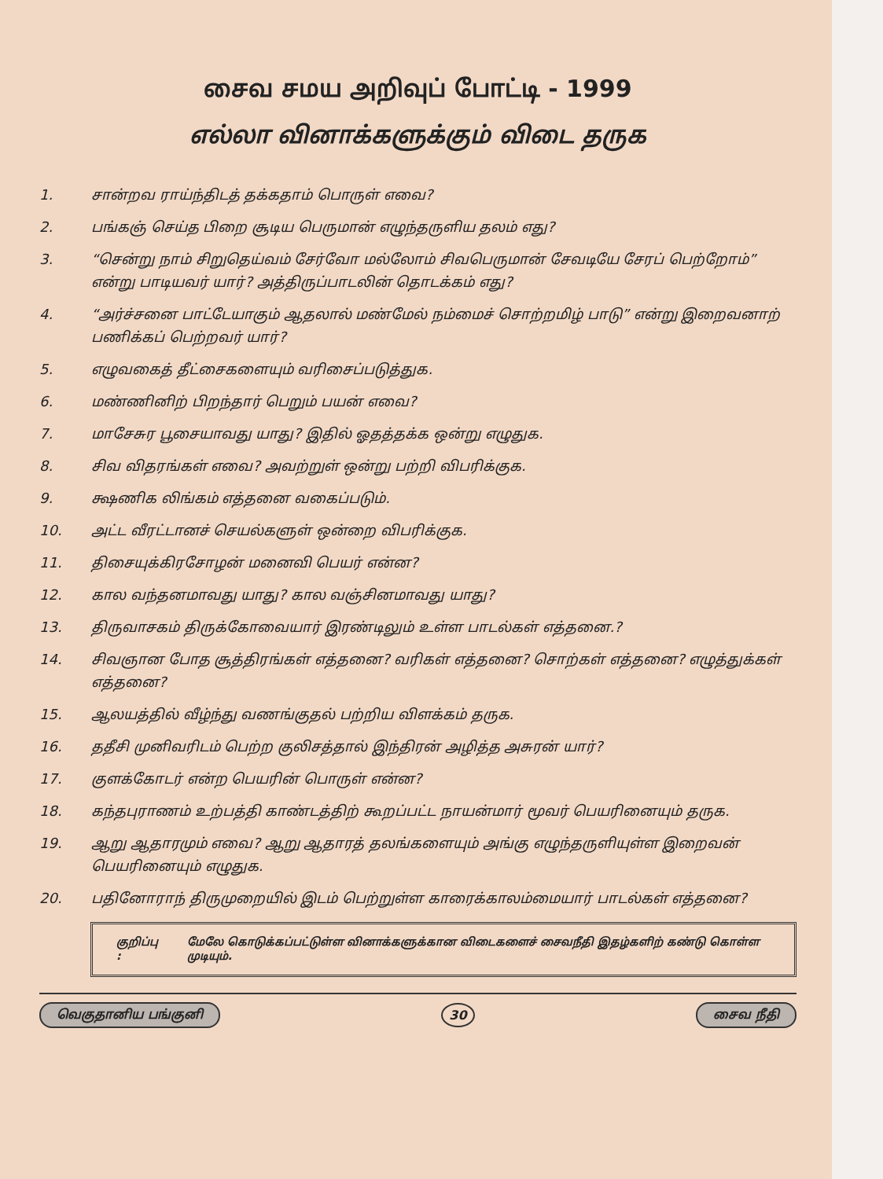சைவ சமய அறிவுப் போட்டி - 1999
எல்லா வினாக்களுக்கும் விடை தருக
1. சான்றவ ராய்ந்திடத் தக்கதாம் பொருள் எவை?
2. பங்கஞ் செய்த பிறை சூடிய பெருமான் எழுந்தருளிய தலம் எது?
3. “சென்று நாம் சிறுதெய்வம் சேர்வோ மல்லோம் சிவபெருமான் சேவடியே சேரப் பெற்றோம்” என்று பாடியவர் யார்? அத்திருப்பாடலின் தொடக்கம் எது?
4. “அர்ச்சனை பாட்டேயாகும் ஆதலால் மண்மேல் நம்மைச் சொற்றமிழ் பாடு” என்று இறைவனாற் பணிக்கப் பெற்றவர் யார்?
5. எழுவகைத் தீட்சைகளையும் வரிசைப்படுத்துக.
6. மண்ணினிற் பிறந்தார் பெறும் பயன் எவை?
7. மாசேசுர பூசையாவது யாது? இதில் ஓதத்தக்க ஒன்று எழுதுக.
8. சிவ விதரங்கள் எவை? அவற்றுள் ஒன்று பற்றி விபரிக்குக.
9. க்ஷணிக லிங்கம் எத்தனை வகைப்படும்.
10. அட்ட வீரட்டானச் செயல்களுள் ஒன்றை விபரிக்குக.
11. திசையுக்கிரசோழன் மனைவி பெயர் என்ன?
12. கால வந்தனமாவது யாது? கால வஞ்சினமாவது யாது?
13. திருவாசகம் திருக்கோவையார் இரண்டிலும் உள்ள பாடல்கள் எத்தனை.?
14. சிவஞான போத சூத்திரங்கள் எத்தனை? வரிகள் எத்தனை? சொற்கள் எத்தனை? எழுத்துக்கள் எத்தனை?
15. ஆலயத்தில் வீழ்ந்து வணங்குதல் பற்றிய விளக்கம் தருக.
16. ததீசி முனிவரிடம் பெற்ற குலிசத்தால் இந்திரன் அழித்த அசுரன் யார்?
17. குளக்கோடர் என்ற பெயரின் பொருள் என்ன?
18. கந்தபுராணம் உற்பத்தி காண்டத்திற் கூறப்பட்ட நாயன்மார் மூவர் பெயரினையும் தருக.
19. ஆறு ஆதாரமும் எவை? ஆறு ஆதாரத் தலங்களையும் அங்கு எழுந்தருளியுள்ள இறைவன் பெயரினையும் எழுதுக.
20. பதினோராந் திருமுறையில் இடம் பெற்றுள்ள காரைக்காலம்மையார் பாடல்கள் எத்தனை?
குறிப்பு : மேலே கொடுக்கப்பட்டுள்ள வினாக்களுக்கான விடைகளைச் சைவநீதி இதழ்களிற் கண்டு கொள்ள முடியும்.
வெகுதானிய பங்குனி 30 சைவ நீதி